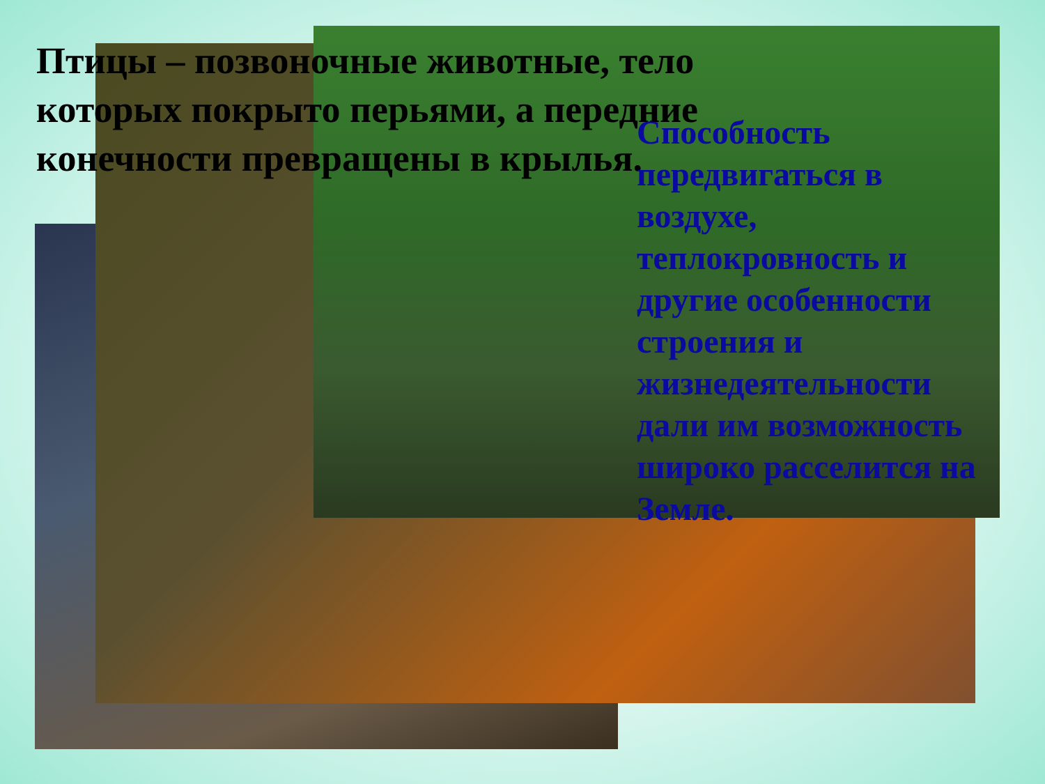Птицы – позвоночные животные, тело которых покрыто перьями, а передние конечности превращены в крылья.
Способность передвигаться в воздухе, теплокровность и другие особенности строения и жизнедеятельности дали им возможность широко расселится на Земле.